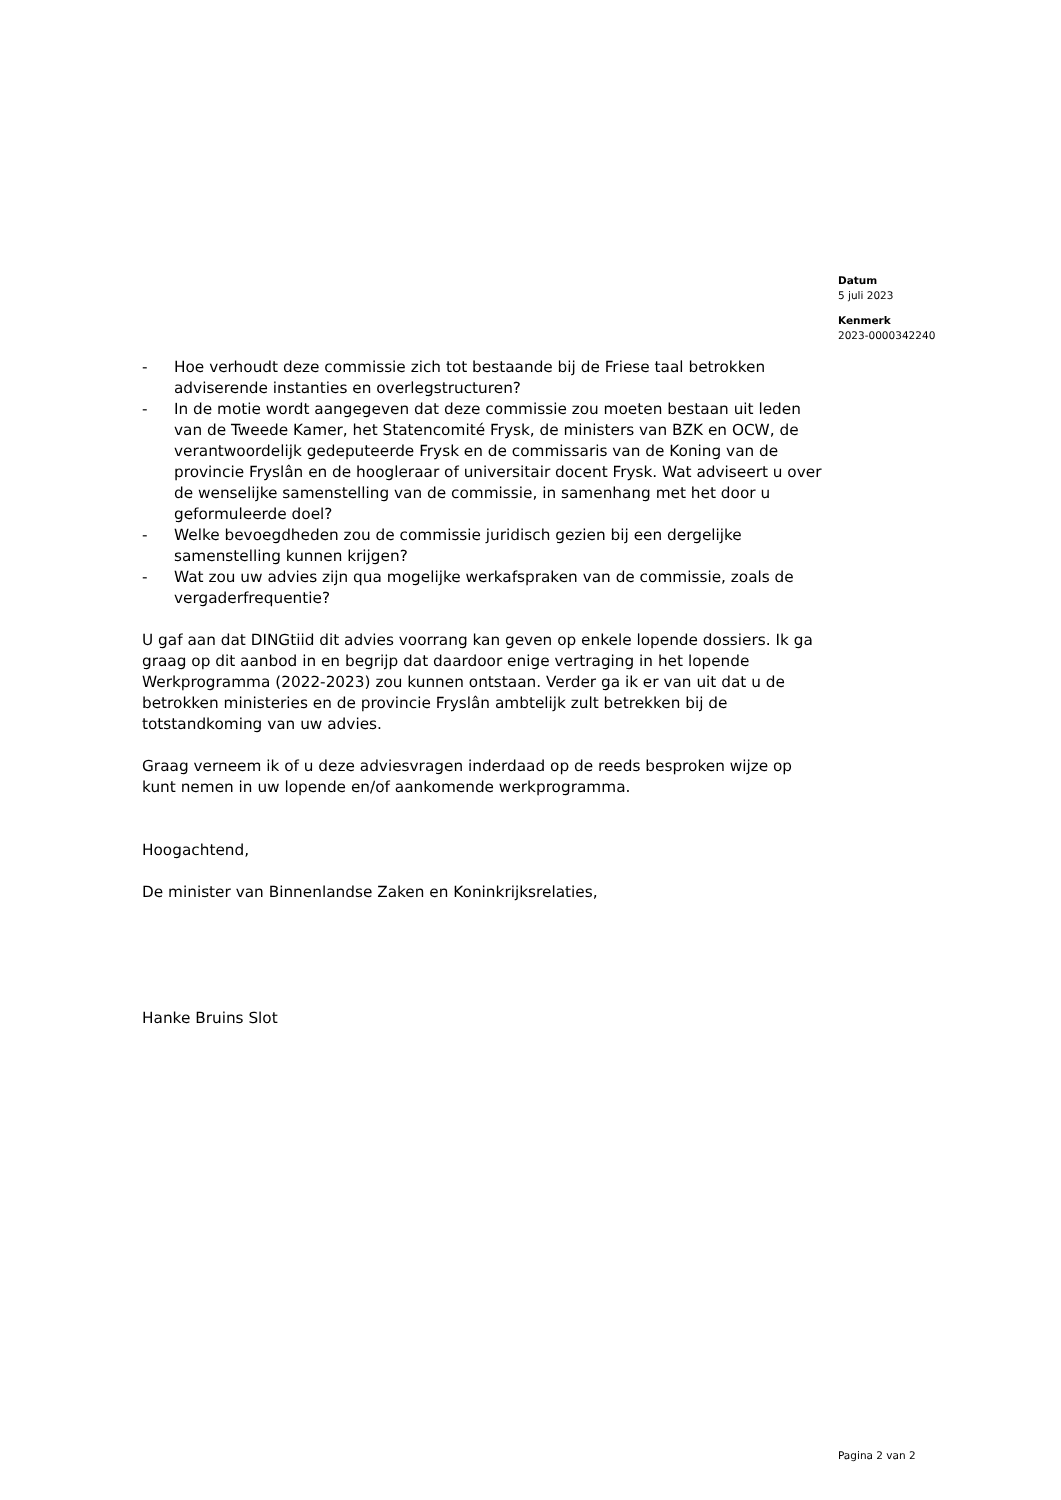Datum
5 juli 2023
Kenmerk
2023-0000342240
- Hoe verhoudt deze commissie zich tot bestaande bij de Friese taal betrokken adviserende instanties en overlegstructuren?
- In de motie wordt aangegeven dat deze commissie zou moeten bestaan uit leden van de Tweede Kamer, het Statencomité Frysk, de ministers van BZK en OCW, de verantwoordelijk gedeputeerde Frysk en de commissaris van de Koning van de provincie Fryslân en de hoogleraar of universitair docent Frysk. Wat adviseert u over de wenselijke samenstelling van de commissie, in samenhang met het door u geformuleerde doel?
- Welke bevoegdheden zou de commissie juridisch gezien bij een dergelijke samenstelling kunnen krijgen?
- Wat zou uw advies zijn qua mogelijke werkafspraken van de commissie, zoals de vergaderfrequentie?
U gaf aan dat DINGtiid dit advies voorrang kan geven op enkele lopende dossiers. Ik ga graag op dit aanbod in en begrijp dat daardoor enige vertraging in het lopende Werkprogramma (2022-2023) zou kunnen ontstaan. Verder ga ik er van uit dat u de betrokken ministeries en de provincie Fryslân ambtelijk zult betrekken bij de totstandkoming van uw advies.
Graag verneem ik of u deze adviesvragen inderdaad op de reeds besproken wijze op kunt nemen in uw lopende en/of aankomende werkprogramma.
Hoogachtend,
De minister van Binnenlandse Zaken en Koninkrijksrelaties,
Hanke Bruins Slot
Pagina 2 van 2